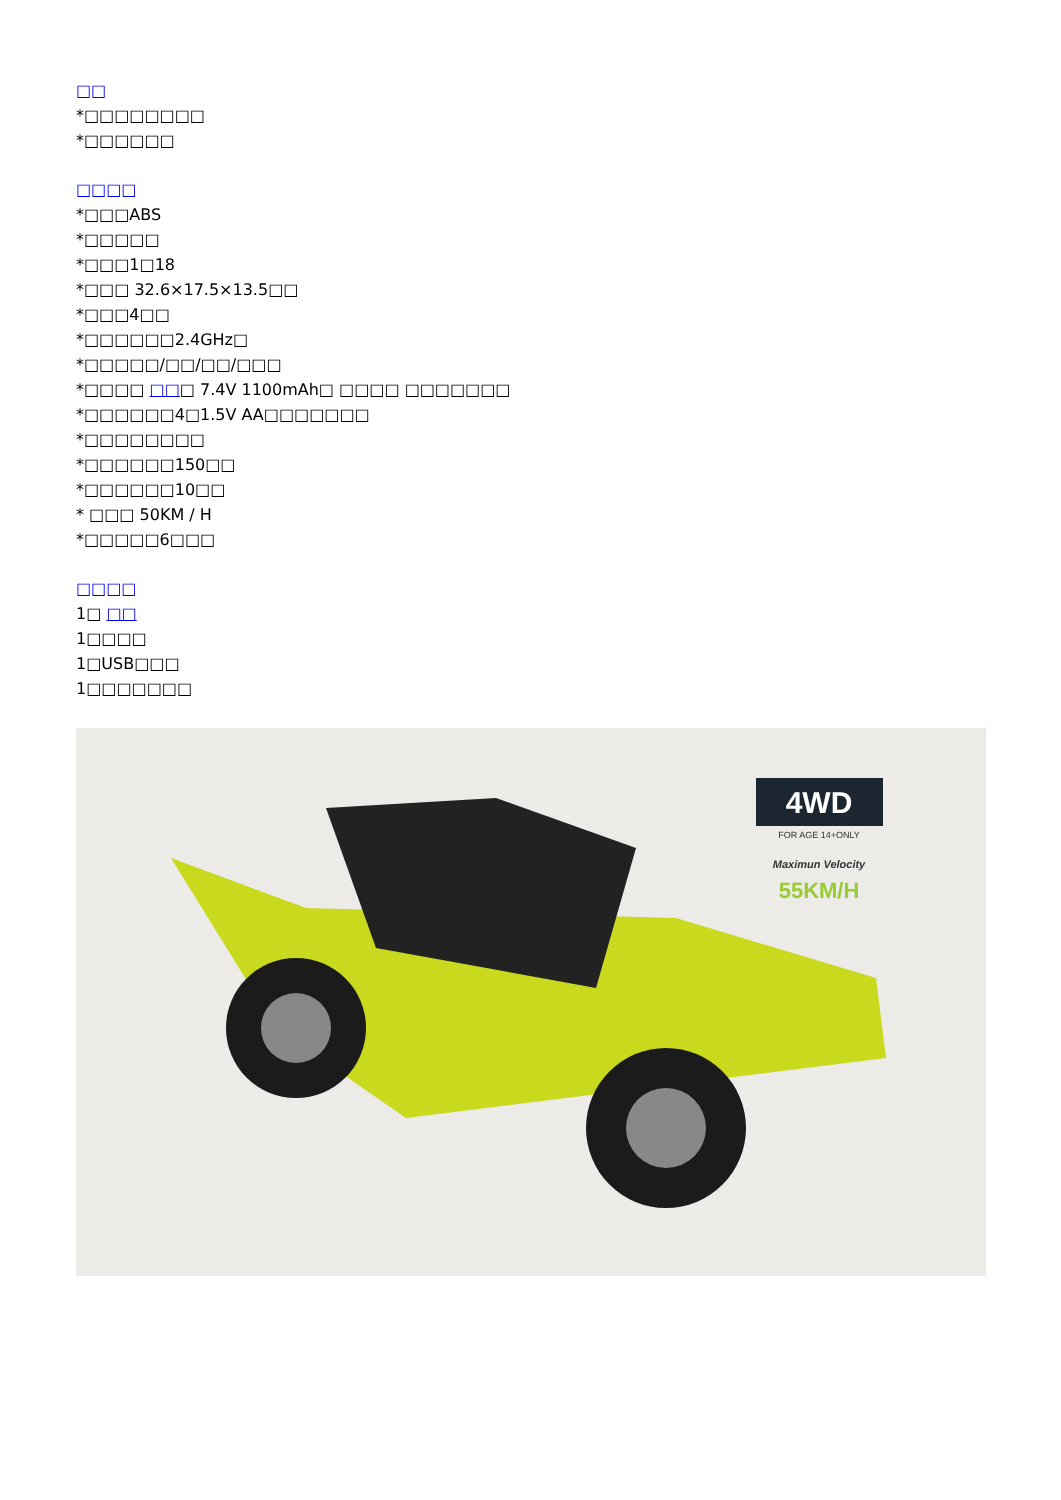□□
*□□□□□□□□
*□□□□□□
□□□□
*□□□ABS
*□□□□□
*□□□1□18
*□□□ 32.6×17.5×13.5□□
*□□□4□□
*□□□□□□2.4GHz□
*□□□□□/□□/□□/□□□
*□□□□ □□□ 7.4V 1100mAh□ □□□□ □□□□□□□
*□□□□□□4□1.5V AA□□□□□□□
*□□□□□□□□
*□□□□□□150□□
*□□□□□□10□□
* □□□ 50KM / H
*□□□□□6□□□
□□□□
1□ □□
1□□□□
1□USB□□□
1□□□□□□□
4WD
FOR AGE 14+ONLY
Maximun Velocity
55KM/H